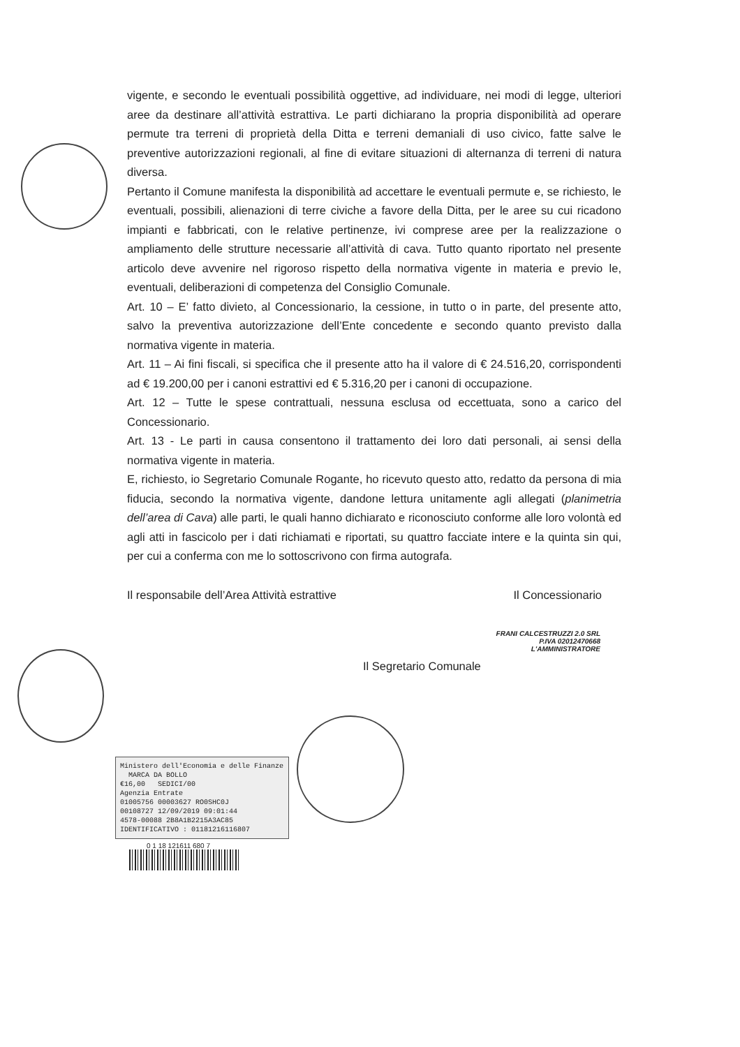vigente, e secondo le eventuali possibilità oggettive, ad individuare, nei modi di legge, ulteriori aree da destinare all’attività estrattiva. Le parti dichiarano la propria disponibilità ad operare permute tra terreni di proprietà della Ditta e terreni demaniali di uso civico, fatte salve le preventive autorizzazioni regionali, al fine di evitare situazioni di alternanza di terreni di natura diversa.
Pertanto il Comune manifesta la disponibilità ad accettare le eventuali permute e, se richiesto, le eventuali, possibili, alienazioni di terre civiche a favore della Ditta, per le aree su cui ricadono impianti e fabbricati, con le relative pertinenze, ivi comprese aree per la realizzazione o ampliamento delle strutture necessarie all’attività di cava. Tutto quanto riportato nel presente articolo deve avvenire nel rigoroso rispetto della normativa vigente in materia e previo le, eventuali, deliberazioni di competenza del Consiglio Comunale.
Art. 10 – E’ fatto divieto, al Concessionario, la cessione, in tutto o in parte, del presente atto, salvo la preventiva autorizzazione dell’Ente concedente e secondo quanto previsto dalla normativa vigente in materia.
Art. 11 – Ai fini fiscali, si specifica che il presente atto ha il valore di € 24.516,20, corrispondenti ad € 19.200,00 per i canoni estrattivi ed € 5.316,20 per i canoni di occupazione.
Art. 12 – Tutte le spese contrattuali, nessuna esclusa od eccettuata, sono a carico del Concessionario.
Art. 13 - Le parti in causa consentono il trattamento dei loro dati personali, ai sensi della normativa vigente in materia.
E, richiesto, io Segretario Comunale Rogante, ho ricevuto questo atto, redatto da persona di mia fiducia, secondo la normativa vigente, dandone lettura unitamente agli allegati (planimetria dell’area di Cava) alle parti, le quali hanno dichiarato e riconosciuto conforme alle loro volontà ed agli atti in fascicolo per i dati richiamati e riportati, su quattro facciate intere e la quinta sin qui, per cui a conferma con me lo sottoscrivono con firma autografa.
Il responsabile dell’Area Attività estrattive Il Concessionario
FRANI CALCESTRUZZI 2.0 SRL
P.IVA 02012470668
L'AMMINISTRATORE
Il Segretario Comunale
Ministero dell'Economia e delle Finanze MARCA DA BOLLO
€16,00 SEDICI/00
Agenzia Entrate
01005756 00003627 RO0SHC0J
00108727 12/09/2019 09:01:44
4578-00088 2B8A1B2215A3AC85
IDENTIFICATIVO : 01181216116807
0 1 18 121611 680 7